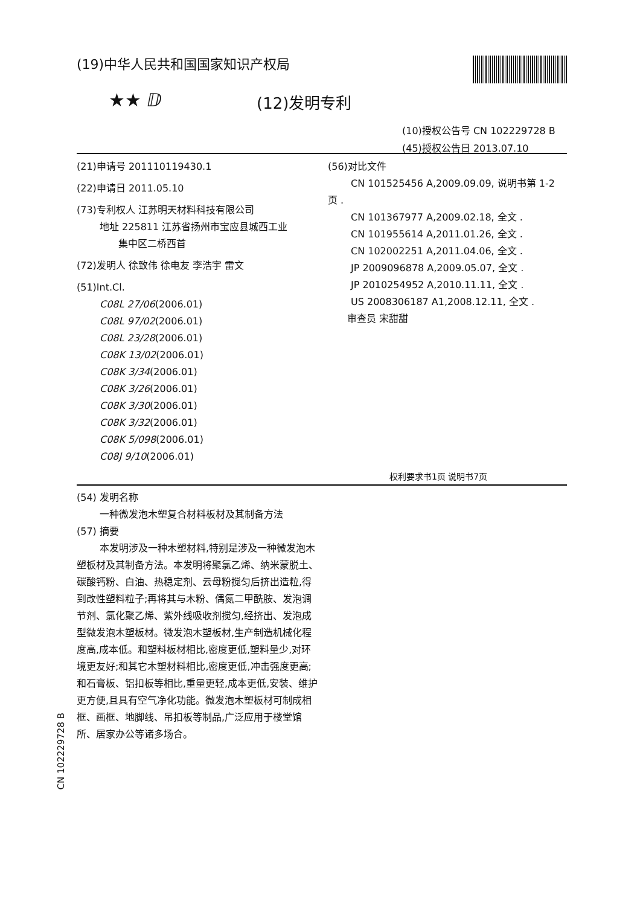(19)中华人民共和国国家知识产权局
★★ ⅅ (12)发明专利
(10)授权公告号 CN 102229728 B
(45)授权公告日 2013.07.10
(21)申请号 201110119430.1
(22)申请日 2011.05.10
(73)专利权人 江苏明天材料科技有限公司
地址 225811 江苏省扬州市宝应县城西工业
集中区二桥西首
(72)发明人 徐致伟 徐电友 李浩宇 雷文
(51)Int.Cl.
C08L 27/06(2006.01)
C08L 97/02(2006.01)
C08L 23/28(2006.01)
C08K 13/02(2006.01)
C08K 3/34(2006.01)
C08K 3/26(2006.01)
C08K 3/30(2006.01)
C08K 3/32(2006.01)
C08K 5/098(2006.01)
C08J 9/10(2006.01)
(56)对比文件
CN 101525456 A,2009.09.09, 说明书第 1-2
页 .
CN 101367977 A,2009.02.18, 全文 .
CN 101955614 A,2011.01.26, 全文 .
CN 102002251 A,2011.04.06, 全文 .
JP 2009096878 A,2009.05.07, 全文 .
JP 2010254952 A,2010.11.11, 全文 .
US 2008306187 A1,2008.12.11, 全文 .
审查员 宋甜甜
权利要求书1页 说明书7页
(54) 发明名称
一种微发泡木塑复合材料板材及其制备方法
(57) 摘要
本发明涉及一种木塑材料,特别是涉及一种微发泡木塑板材及其制备方法。本发明将聚氯乙烯、纳米蒙脱土、碳酸钙粉、白油、热稳定剂、云母粉搅匀后挤出造粒,得到改性塑料粒子;再将其与木粉、偶氮二甲酰胺、发泡调节剂、氯化聚乙烯、紫外线吸收剂搅匀,经挤出、发泡成型微发泡木塑板材。微发泡木塑板材,生产制造机械化程度高,成本低。和塑料板材相比,密度更低,塑料量少,对环境更友好;和其它木塑材料相比,密度更低,冲击强度更高;和石膏板、铝扣板等相比,重量更轻,成本更低,安装、维护更方便,且具有空气净化功能。微发泡木塑板材可制成相框、画框、地脚线、吊扣板等制品,广泛应用于楼堂馆所、居家办公等诸多场合。
CN 102229728 B